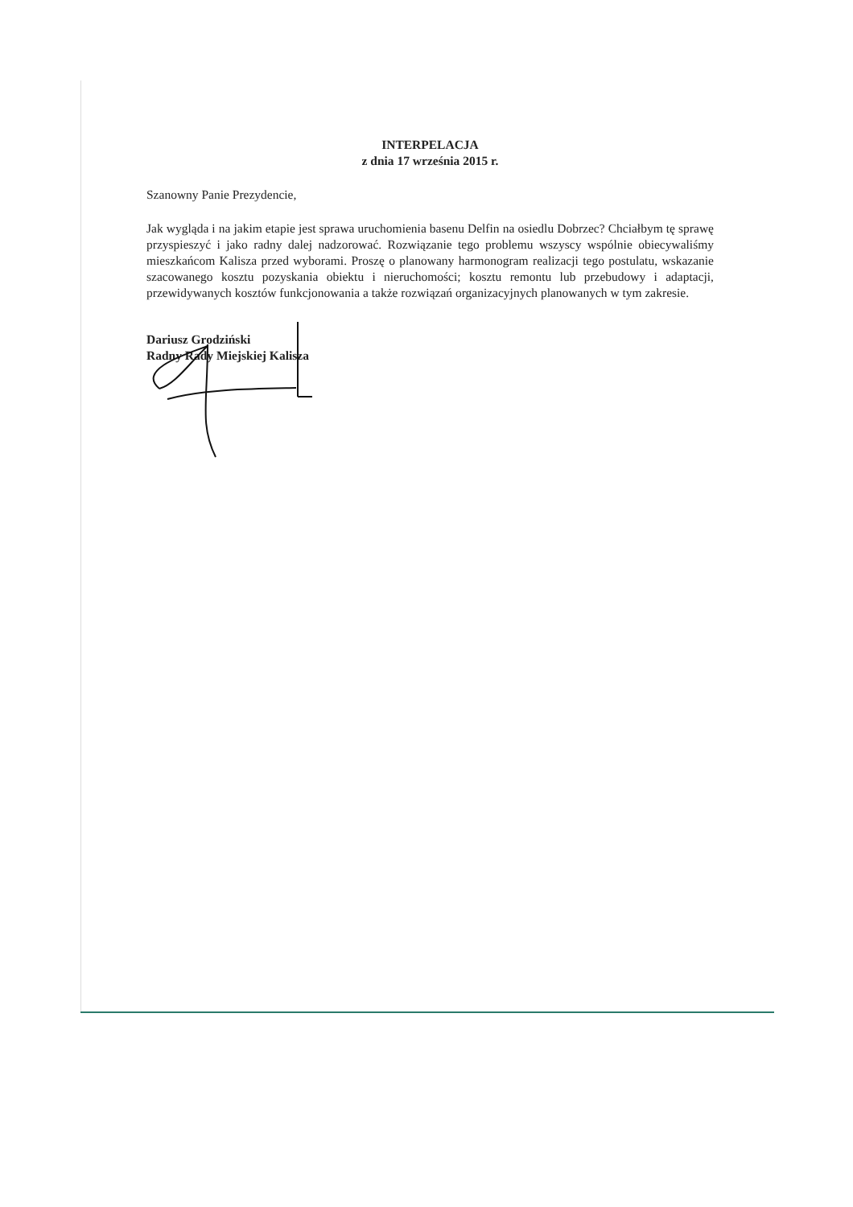INTERPELACJA
z dnia 17 września 2015 r.
Szanowny Panie Prezydencie,
Jak wygląda i na jakim etapie jest sprawa uruchomienia basenu Delfin na osiedlu Dobrzec? Chciałbym tę sprawę przyspieszyć i jako radny dalej nadzorować. Rozwiązanie tego problemu wszyscy wspólnie obiecywaliśmy mieszkańcom Kalisza przed wyborami. Proszę o planowany harmonogram realizacji tego postulatu, wskazanie szacowanego kosztu pozyskania obiektu i nieruchomości; kosztu remontu lub przebudowy i adaptacji, przewidywanych kosztów funkcjonowania a także rozwiązań organizacyjnych planowanych w tym zakresie.
Dariusz Grodziński
Radny Rady Miejskiej Kalisza